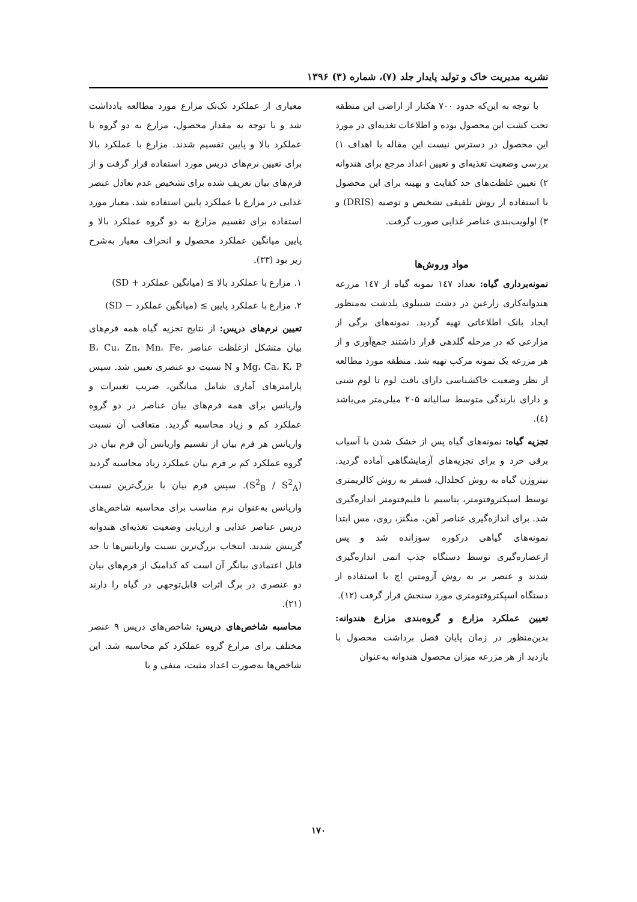نشریه مدیریت خاک و تولید پایدار جلد (۷)، شماره (۳) ۱۳۹۶
با توجه به این‌که حدود ۷۰۰ هکتار از اراضی این منطقه تحت کشت این محصول بوده و اطلاعات تغذیه‌ای در مورد این محصول در دسترس نیست این مقاله با اهداف ۱) بررسی وضعیت تغذیه‌ای و تعیین اعداد مرجع برای هندوانه ۲) تعیین غلظت‌های حد کفایت و بهینه برای این محصول با استفاده از روش تلفیقی تشخیص و توصیه (DRIS) و ۳) اولویت‌بندی عناصر غذایی صورت گرفت.
مواد وروش‌ها
نمونه‌برداری گیاه: تعداد ۱٤۷ نمونه گیاه از ۱٤۷ مزرعه هندوانه‌کاری زارعین در دشت شیبلوی پلدشت به‌منظور ایجاد بانک اطلاعاتی تهیه گردید. نمونه‌های برگی از مزارعی که در مرحله گلدهی قرار داشتند جمع‌آوری و از هر مزرعه یک نمونه مرکب تهیه شد. منطقه مورد مطالعه از نظر وضعیت خاکشناسی دارای بافت لوم تا لوم شنی و دارای بارندگی متوسط سالیانه ۲۰۵ میلی‌متر می‌باشد (٤).
تجزیه گیاه: نمونه‌های گیاه پس از خشک شدن با آسیاب برقی خرد و برای تجزیه‌های آزمایشگاهی آماده گردید. نیتروژن گیاه به روش کجلدال، فسفر به روش کالریمتری توسط اسپکتروفتومتر، پتاسیم با فلیم‌فتومتر اندازه‌گیری شد. برای اندازه‌گیری عناصر آهن، منگنز، روی، مس ابتدا نمونه‌های گیاهی درکوره سوزانده شد و پس ازعصاره‌گیری توسط دستگاه جذب اتمی اندازه‌گیری شدند و عنصر بر به روش آزومتین اچ با استفاده از دستگاه اسپکتروفتومتری مورد سنجش قرار گرفت (۱۲).
تعیین عملکرد مزارع و گروه‌بندی مزارع هندوانه: بدین‌منظور در زمان پایان فصل برداشت محصول با بازدید از هر مزرعه میزان محصول هندوانه به‌عنوان
معیاری از عملکرد تک‌تک مزارع مورد مطالعه یادداشت شد و با توجه به مقدار محصول، مزارع به دو گروه با عملکرد بالا و پایین تقسیم شدند. مزارع با عملکرد بالا برای تعیین نرم‌های دریس مورد استفاده قرار گرفت و از فرم‌های بیان تعریف شده برای تشخیص عدم تعادل عنصر غذایی در مزارع با عملکرد پایین استفاده شد. معیار مورد استفاده برای تقسیم مزارع به دو گروه عملکرد بالا و پایین میانگین عملکرد محصول و انحراف معیار به‌شرح زیر بود (۳۳).
۱. مزارع با عملکرد بالا ≥ (میانگین عملکرد + SD)
۲. مزارع با عملکرد پایین ≥ (میانگین عملکرد − SD)
تعیین نرم‌های دریس: از نتایج تجزیه گیاه همه فرم‌های بیان متشکل ازغلظت عناصر B، Cu، Zn، Mn، Fe، Mg، Ca، K، P و N نسبت دو عنصری تعیین شد. سپس پارامترهای آماری شامل میانگین، ضریب تغییرات و واریانس برای همه فرم‌های بیان عناصر در دو گروه عملکرد کم و زیاد محاسبه گردید. متعاقب آن نسبت واریانس هر فرم بیان از تقسیم واریانس آن فرم بیان در گروه عملکرد کم بر فرم بیان عملکرد زیاد محاسبه گردید (S<sup>2</sup><sub>B</sub> / S<sup>2</sup><sub>A</sub>). سپس فرم بیان با بزرگ‌ترین نسبت واریانس به‌عنوان نرم مناسب برای محاسبه شاخص‌های دریس عناصر غذایی و ارزیابی وضعیت تغذیه‌ای هندوانه گزینش شدند. انتخاب بزرگ‌ترین نسبت واریانس‌ها تا حد قابل اعتمادی بیانگر آن است که کدامیک از فرم‌های بیان دو عنصری در برگ اثرات قابل‌توجهی در گیاه را دارند (۲۱).
محاسبه شاخص‌های دریس: شاخص‌های دریس ۹ عنصر مختلف برای مزارع گروه عملکرد کم محاسبه شد. این شاخص‌ها به‌صورت اعداد مثبت، منفی و یا
۱۷۰